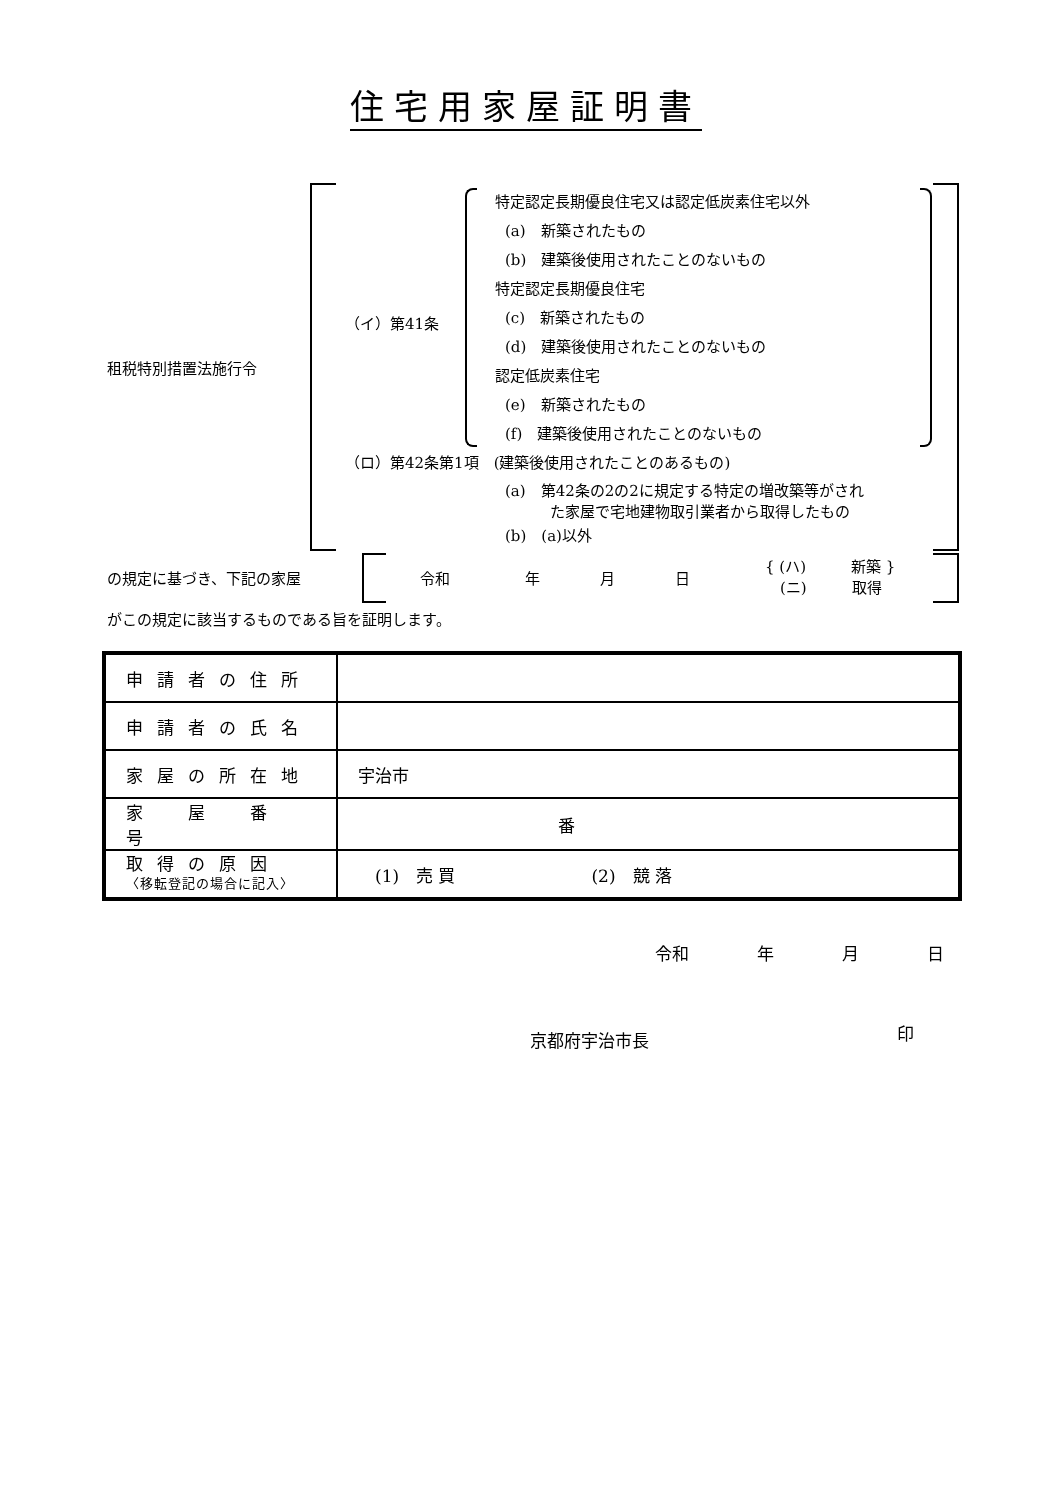住宅用家屋証明書
租税特別措置法施行令
（イ）第41条
特定認定長期優良住宅又は認定低炭素住宅以外
(a)　新築されたもの
(b)　建築後使用されたことのないもの
特定認定長期優良住宅
(c)　新築されたもの
(d)　建築後使用されたことのないもの
認定低炭素住宅
(e)　新築されたもの
(f)　建築後使用されたことのないもの
（ロ）第42条第1項　(建築後使用されたことのあるもの)
(a)　第42条の2の2に規定する特定の増改築等がされ
　　　た家屋で宅地建物取引業者から取得したもの
(b)　(a)以外
の規定に基づき、下記の家屋 令和　　　　　年　　　　月　　　　日
{ (ハ)　　　新築 }
　(ニ)　　　取得
がこの規定に該当するものである旨を証明します。
| 申請者の住所 | |
| 申請者の氏名 | |
| 家屋の所在地 | 宇治市 |
| 家 屋 番 号 | 番 |
| 取得の原因 〈移転登記の場合に記入〉 | (1) 売 買 (2) 競 落 |
令和　　　　年　　　　月　　　　日
京都府宇治市長 印